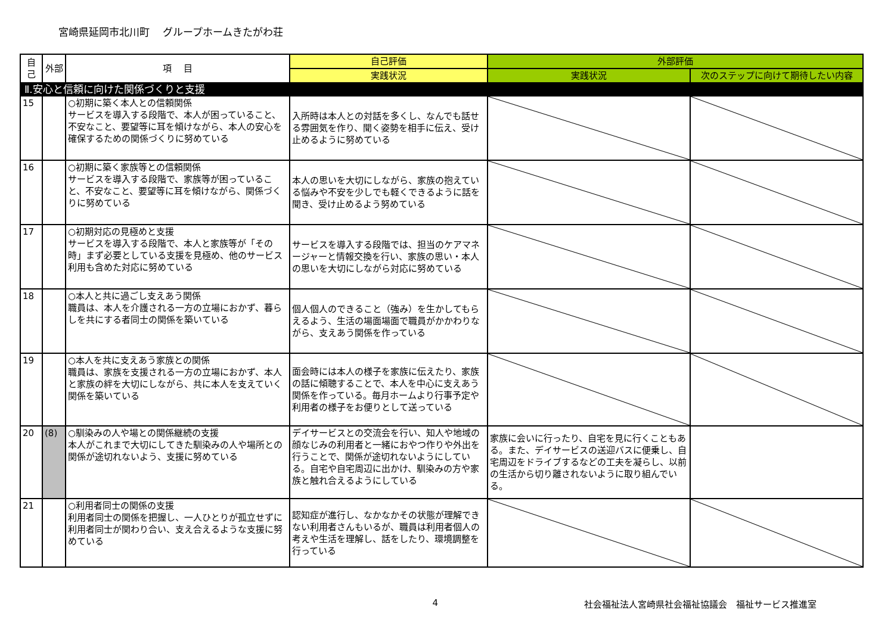宮崎県延岡市北川町　 グループホームきたがわ荘
| 自己 | 外部 | 項 目 | 自己評価 | 外部評価 | |
| --- | --- | --- | --- | --- | --- |
| | | | 実践状況 | 実践状況 | 次のステップに向けて期待したい内容 |
| Ⅱ.安心と信頼に向けた関係づくりと支援 | | | | | |
| 15 | | ○初期に築く本人との信頼関係 サービスを導入する段階で、本人が困っていること、不安なこと、要望等に耳を傾けながら、本人の安心を確保するための関係づくりに努めている | 入所時は本人との対話を多くし、なんでも話せる雰囲気を作り、聞く姿勢を相手に伝え、受け止めるように努めている | | |
| 16 | | ○初期に築く家族等との信頼関係 サービスを導入する段階で、家族等が困っていること、不安なこと、要望等に耳を傾けながら、関係づくりに努めている | 本人の思いを大切にしながら、家族の抱えている悩みや不安を少しでも軽くできるように話を聞き、受け止めるよう努めている | | |
| 17 | | ○初期対応の見極めと支援 サービスを導入する段階で、本人と家族等が「その時」まず必要としている支援を見極め、他のサービス利用も含めた対応に努めている | サービスを導入する段階では、担当のケアマネージャーと情報交換を行い、家族の思い・本人の思いを大切にしながら対応に努めている | | |
| 18 | | ○本人と共に過ごし支えあう関係 職員は、本人を介護される一方の立場におかず、暮らしを共にする者同士の関係を築いている | 個人個人のできること（強み）を生かしてもらえるよう、生活の場面場面で職員がかかわりながら、支えあう関係を作っている | | |
| 19 | | ○本人を共に支えあう家族との関係 職員は、家族を支援される一方の立場におかず、本人と家族の絆を大切にしながら、共に本人を支えていく関係を築いている | 面会時には本人の様子を家族に伝えたり、家族の話に傾聴することで、本人を中心に支えあう関係を作っている。毎月ホームより行事予定や利用者の様子をお便りとして送っている | | |
| 20 | (8) | ○馴染みの人や場との関係継続の支援 本人がこれまで大切にしてきた馴染みの人や場所との関係が途切れないよう、支援に努めている | デイサービスとの交流会を行い、知人や地域の顔なじみの利用者と一緒におやつ作りや外出を行うことで、関係が途切れないようにしている。自宅や自宅周辺に出かけ、馴染みの方や家族と触れ合えるようにしている | 家族に会いに行ったり、自宅を見に行くこともある。また、デイサービスの送迎バスに便乗し、自宅周辺をドライブするなどの工夫を凝らし、以前の生活から切り離されないように取り組んでいる。 | |
| 21 | | ○利用者同士の関係の支援 利用者同士の関係を把握し、一人ひとりが孤立せずに利用者同士が関わり合い、支え合えるような支援に努めている | 認知症が進行し、なかなかその状態が理解できない利用者さんもいるが、職員は利用者個人の考えや生活を理解し、話をしたり、環境調整を行っている | | |
4 社会福祉法人宮崎県社会福祉協議会　福祉サービス推進室